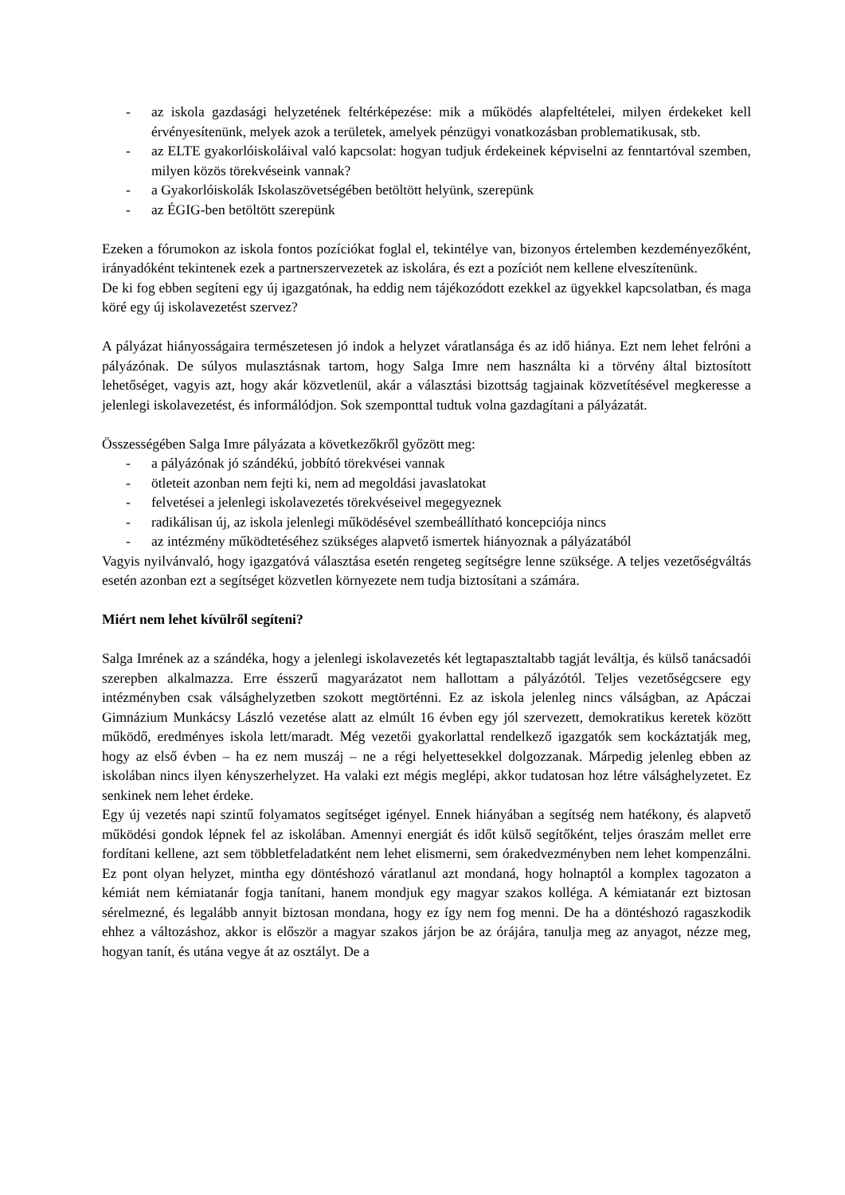- az iskola gazdasági helyzetének feltérképezése: mik a működés alapfeltételei, milyen érdekeket kell érvényesítenünk, melyek azok a területek, amelyek pénzügyi vonatkozásban problematikusak, stb.
- az ELTE gyakorlóiskoláival való kapcsolat: hogyan tudjuk érdekeinek képviselni az fenntartóval szemben, milyen közös törekvéseink vannak?
- a Gyakorlóiskolák Iskolaszövetségében betöltött helyünk, szerepünk
- az ÉGIG-ben betöltött szerepünk
Ezeken a fórumokon az iskola fontos pozíciókat foglal el, tekintélye van, bizonyos értelemben kezdeményezőként, irányadóként tekintenek ezek a partnerszervezetek az iskolára, és ezt a pozíciót nem kellene elveszítenünk.
De ki fog ebben segíteni egy új igazgatónak, ha eddig nem tájékozódott ezekkel az ügyekkel kapcsolatban, és maga köré egy új iskolavezetést szervez?
A pályázat hiányosságaira természetesen jó indok a helyzet váratlansága és az idő hiánya. Ezt nem lehet felróni a pályázónak. De súlyos mulasztásnak tartom, hogy Salga Imre nem használta ki a törvény által biztosított lehetőséget, vagyis azt, hogy akár közvetlenül, akár a választási bizottság tagjainak közvetítésével megkeresse a jelenlegi iskolavezetést, és informálódjon. Sok szemponttal tudtuk volna gazdagítani a pályázatát.
Összességében Salga Imre pályázata a következőkről győzött meg:
- a pályázónak jó szándékú, jobbító törekvései vannak
- ötleteit azonban nem fejti ki, nem ad megoldási javaslatokat
- felvetései a jelenlegi iskolavezetés törekvéseivel megegyeznek
- radikálisan új, az iskola jelenlegi működésével szembeállítható koncepciója nincs
- az intézmény működtetéséhez szükséges alapvető ismertek hiányoznak a pályázatából
Vagyis nyilvánvaló, hogy igazgatóvá választása esetén rengeteg segítségre lenne szüksége. A teljes vezetőségváltás esetén azonban ezt a segítséget közvetlen környezete nem tudja biztosítani a számára.
Miért nem lehet kívülről segíteni?
Salga Imrének az a szándéka, hogy a jelenlegi iskolavezetés két legtapasztaltabb tagját leváltja, és külső tanácsadói szerepben alkalmazza. Erre ésszerű magyarázatot nem hallottam a pályázótól. Teljes vezetőségcsere egy intézményben csak válsághelyzetben szokott megtörténni. Ez az iskola jelenleg nincs válságban, az Apáczai Gimnázium Munkácsy László vezetése alatt az elmúlt 16 évben egy jól szervezett, demokratikus keretek között működő, eredményes iskola lett/maradt. Még vezetői gyakorlattal rendelkező igazgatók sem kockáztatják meg, hogy az első évben – ha ez nem muszáj – ne a régi helyettesekkel dolgozzanak. Márpedig jelenleg ebben az iskolában nincs ilyen kényszerhelyzet. Ha valaki ezt mégis meglépi, akkor tudatosan hoz létre válsághelyzetet. Ez senkinek nem lehet érdeke.
Egy új vezetés napi szintű folyamatos segítséget igényel. Ennek hiányában a segítség nem hatékony, és alapvető működési gondok lépnek fel az iskolában. Amennyi energiát és időt külső segítőként, teljes óraszám mellet erre fordítani kellene, azt sem többletfeladatként nem lehet elismerni, sem órakedvezményben nem lehet kompenzálni. Ez pont olyan helyzet, mintha egy döntéshozó váratlanul azt mondaná, hogy holnaptól a komplex tagozaton a kémiát nem kémiatanár fogja tanítani, hanem mondjuk egy magyar szakos kolléga. A kémiatanár ezt biztosan sérelmezné, és legalább annyit biztosan mondana, hogy ez így nem fog menni. De ha a döntéshozó ragaszkodik ehhez a változáshoz, akkor is először a magyar szakos járjon be az órájára, tanulja meg az anyagot, nézze meg, hogyan tanít, és utána vegye át az osztályt. De a